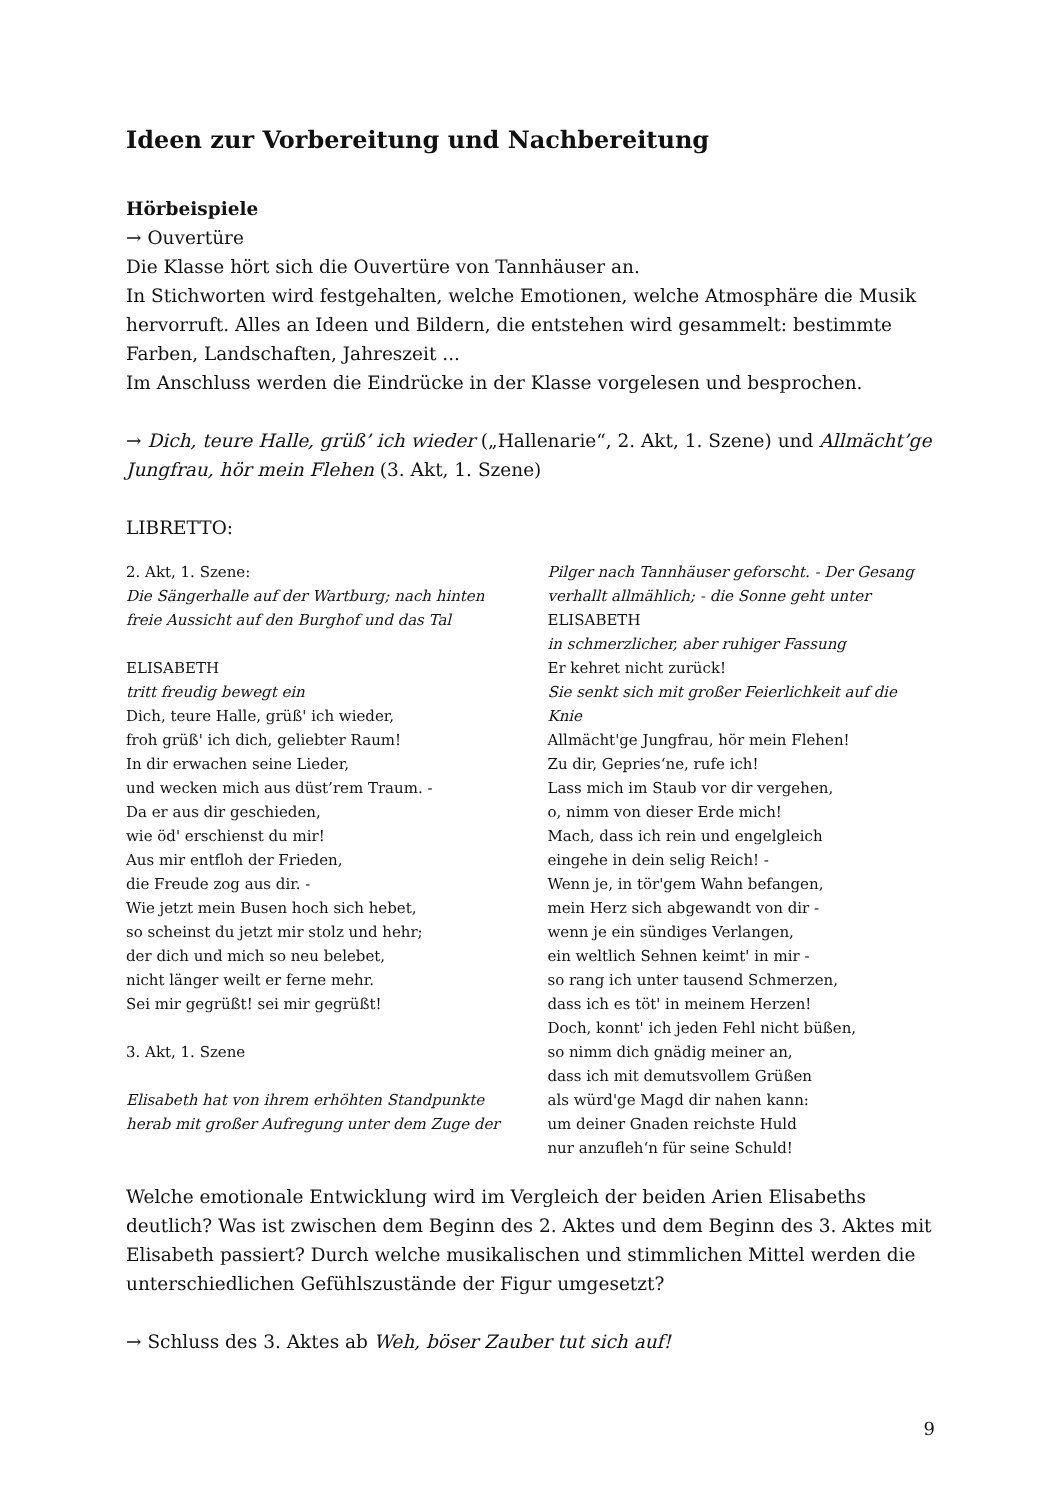Ideen zur Vorbereitung und Nachbereitung
Hörbeispiele
→ Ouvertüre
Die Klasse hört sich die Ouvertüre von Tannhäuser an.
In Stichworten wird festgehalten, welche Emotionen, welche Atmosphäre die Musik hervorruft. Alles an Ideen und Bildern, die entstehen wird gesammelt: bestimmte Farben, Landschaften, Jahreszeit ...
Im Anschluss werden die Eindrücke in der Klasse vorgelesen und besprochen.
→ Dich, teure Halle, grüß’ ich wieder („Hallenarie“, 2. Akt, 1. Szene) und Allmächt’ge Jungfrau, hör mein Flehen (3. Akt, 1. Szene)
LIBRETTO:
2. Akt, 1. Szene:
Die Sängerhalle auf der Wartburg; nach hinten
freie Aussicht auf den Burghof und das Tal
ELISABETH
tritt freudig bewegt ein
Dich, teure Halle, grüß' ich wieder,
froh grüß' ich dich, geliebter Raum!
In dir erwachen seine Lieder,
und wecken mich aus düst’rem Traum. -
Da er aus dir geschieden,
wie öd' erschienst du mir!
Aus mir entfloh der Frieden,
die Freude zog aus dir. -
Wie jetzt mein Busen hoch sich hebet,
so scheinst du jetzt mir stolz und hehr;
der dich und mich so neu belebet,
nicht länger weilt er ferne mehr.
Sei mir gegrüßt! sei mir gegrüßt!
3. Akt, 1. Szene
Elisabeth hat von ihrem erhöhten Standpunkte
herab mit großer Aufregung unter dem Zuge der
Pilger nach Tannhäuser geforscht. - Der Gesang
verhallt allmählich; - die Sonne geht unter
ELISABETH
in schmerzlicher, aber ruhiger Fassung
Er kehret nicht zurück!
Sie senkt sich mit großer Feierlichkeit auf die Knie
Allmächt'ge Jungfrau, hör mein Flehen!
Zu dir, Gepries‘ne, rufe ich!
Lass mich im Staub vor dir vergehen,
o, nimm von dieser Erde mich!
Mach, dass ich rein und engelgleich
eingehe in dein selig Reich! -
Wenn je, in tör'gem Wahn befangen,
mein Herz sich abgewandt von dir -
wenn je ein sündiges Verlangen,
ein weltlich Sehnen keimt' in mir -
so rang ich unter tausend Schmerzen,
dass ich es töt' in meinem Herzen!
Doch, konnt' ich jeden Fehl nicht büßen,
so nimm dich gnädig meiner an,
dass ich mit demutsvollem Grüßen
als würd'ge Magd dir nahen kann:
um deiner Gnaden reichste Huld
nur anzufleh‘n für seine Schuld!
Welche emotionale Entwicklung wird im Vergleich der beiden Arien Elisabeths deutlich? Was ist zwischen dem Beginn des 2. Aktes und dem Beginn des 3. Aktes mit Elisabeth passiert? Durch welche musikalischen und stimmlichen Mittel werden die unterschiedlichen Gefühlszustände der Figur umgesetzt?
→ Schluss des 3. Aktes ab Weh, böser Zauber tut sich auf!
9